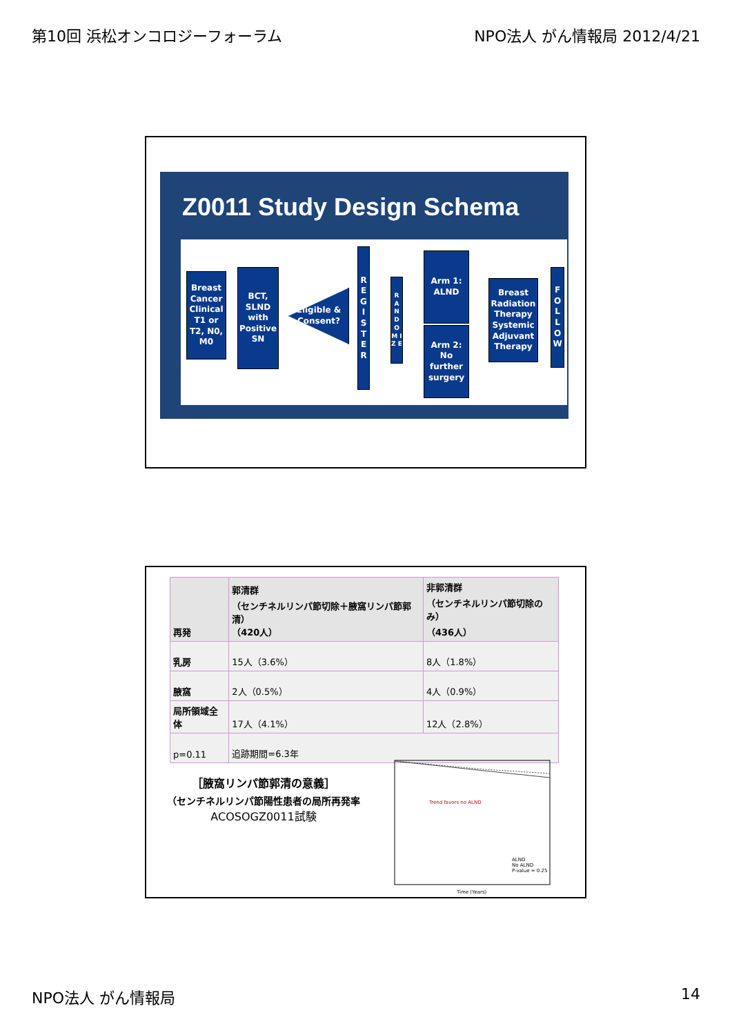第10回 浜松オンコロジーフォーラム NPO法人 がん情報局 2012/4/21
Z0011 Study Design Schema
Breast Cancer Clinical T1 or T2, N0, M0
BCT, SLND with Positive SN
Eligible & Consent?
R E G I S T E R
R A N D O M I Z E
Arm 1: ALND
Arm 2: No further surgery
Breast Radiation Therapy
Systemic Adjuvant Therapy
F O L L O W
| 再発 | 郭清群 （センチネルリンパ節切除＋腋窩リンパ節郭清） （420人） | 非郭清群 （センチネルリンパ節切除のみ） （436人） |
| --- | --- | --- |
| 乳房 | 15人（3.6%） | 8人（1.8%） |
| 腋窩 | 2人（0.5%） | 4人（0.9%） |
| 局所領域全体 | 17人（4.1%） | 12人（2.8%） |
| p=0.11 | 追跡期間=6.3年 | |
［腋窩リンパ節郭清の意義］
（センチネルリンパ節陽性患者の局所再発率
ACOSOGZ0011試験
Trend favors no ALND
ALND
No ALND
P-value = 0.25
Time (Years)
NPO法人 がん情報局 14